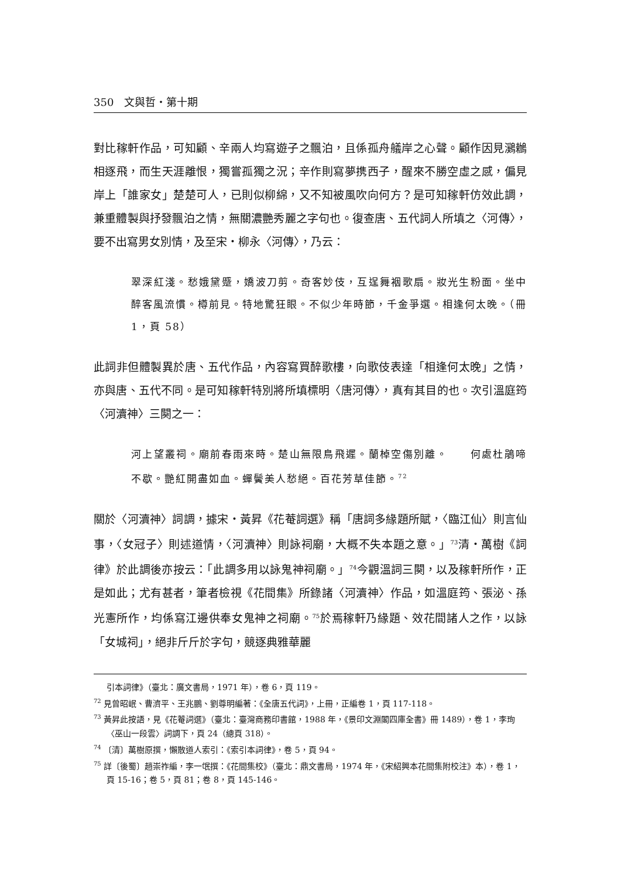350　文與哲・第十期
對比稼軒作品，可知顧、辛兩人均寫遊子之飄泊，且係孤舟艤岸之心聲。顧作因見鸂鶒相逐飛，而生天涯離恨，獨嘗孤獨之況；辛作則寫夢携西子，醒來不勝空虛之感，偏見岸上「誰家女」楚楚可人，已則似柳綿，又不知被風吹向何方？是可知稼軒仿效此調，兼重體製與抒發飄泊之情，無關濃艷秀麗之字句也。復查唐、五代詞人所填之〈河傳〉，要不出寫男女別情，及至宋・柳永〈河傳〉，乃云：
翠深紅淺。愁娥黛蹙，嬌波刀剪。奇客妙伎，互逞舞裀歌扇。妝光生粉面。坐中醉客風流慣。樽前見。特地驚狂眼。不似少年時節，千金爭選。相逢何太晚。（冊 1，頁 58）
此詞非但體製異於唐、五代作品，內容寫買醉歌樓，向歌伎表達「相逢何太晚」之情，亦與唐、五代不同。是可知稼軒特別將所填標明〈唐河傳〉，真有其目的也。次引溫庭筠〈河瀆神〉三闋之一：
河上望叢祠。廟前春雨來時。楚山無限鳥飛遲。蘭棹空傷別離。　　何處杜鵑啼不歇。艷紅開盡如血。蟬鬢美人愁絕。百花芳草佳節。<sup>72</sup>
關於〈河瀆神〉詞調，據宋・黃昇《花菴詞選》稱「唐詞多緣題所賦，〈臨江仙〉則言仙事，〈女冠子〉則述道情，〈河瀆神〉則詠祠廟，大概不失本題之意。」<sup>73</sup>清・萬樹《詞律》於此調後亦按云：「此調多用以詠鬼神祠廟。」<sup>74</sup>今觀溫詞三闋，以及稼軒所作，正是如此；尤有甚者，筆者檢視《花間集》所錄諸〈河瀆神〉作品，如溫庭筠、張泌、孫光憲所作，均係寫江邊供奉女鬼神之祠廟。<sup>75</sup>於焉稼軒乃緣題、效花間諸人之作，以詠「女城祠」，絕非斤斤於字句，競逐典雅華麗
引本詞律》（臺北：廣文書局，1971 年），卷 6，頁 119。
<sup>72</sup> 見曾昭岷、曹濟平、王兆鵬、劉尊明編著：《全唐五代詞》，上冊，正編卷 1，頁 117-118。
<sup>73</sup> 黃昇此按語，見《花菴詞選》（臺北：臺灣商務印書館，1988 年，《景印文淵閣四庫全書》冊 1489），卷 1，李珣〈巫山一段雲〉詞調下，頁 24（總頁 318）。
<sup>74</sup> 〔清〕萬樹原撰，懶散道人索引：《索引本詞律》，卷 5，頁 94。
<sup>75</sup> 詳〔後蜀〕趙崇祚編，李一氓撰：《花間集校》（臺北：鼎文書局，1974 年，《宋紹興本花間集附校注》本），卷 1，頁 15-16；卷 5，頁 81；卷 8，頁 145-146。